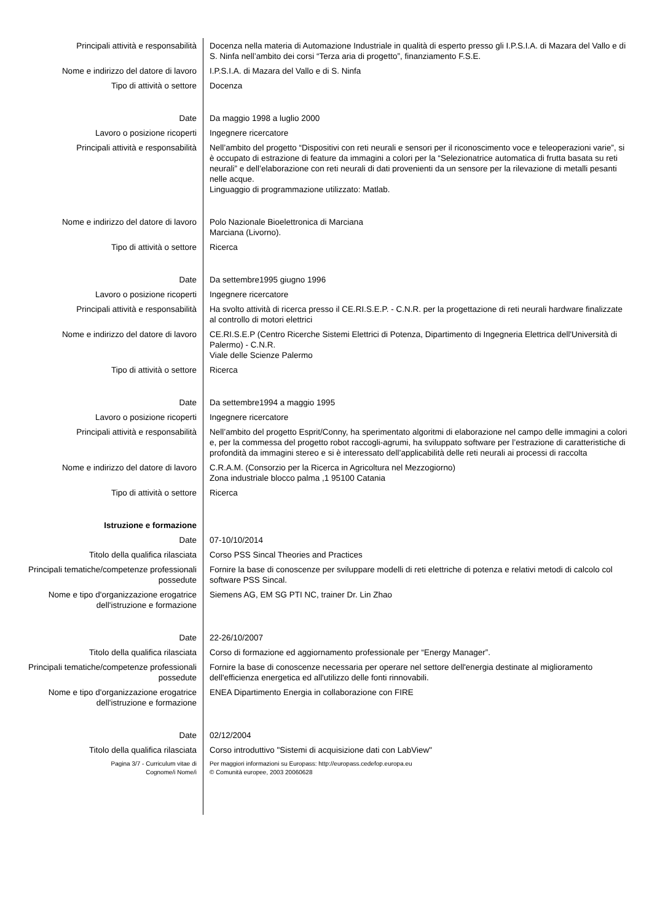Principali attività e responsabilità Docenza nella materia di Automazione Industriale in qualità di esperto presso gli I.P.S.I.A. di Mazara del Vallo e di S. Ninfa nell’ambito dei corsi “Terza aria di progetto”, finanziamento F.S.E.
Nome e indirizzo del datore di lavoro I.P.S.I.A. di Mazara del Vallo e di S. Ninfa
Tipo di attività o settore Docenza
Date Da maggio 1998 a luglio 2000
Lavoro o posizione ricoperti Ingegnere ricercatore
Principali attività e responsabilità Nell’ambito del progetto “Dispositivi con reti neurali e sensori per il riconoscimento voce e teleoperazioni varie”, si è occupato di estrazione di feature da immagini a colori per la “Selezionatrice automatica di frutta basata su reti neurali” e dell’elaborazione con reti neurali di dati provenienti da un sensore per la rilevazione di metalli pesanti nelle acque.
Linguaggio di programmazione utilizzato: Matlab.
Nome e indirizzo del datore di lavoro Polo Nazionale Bioelettronica di Marciana
Marciana (Livorno).
Tipo di attività o settore Ricerca
Date Da settembre1995 giugno 1996
Lavoro o posizione ricoperti Ingegnere ricercatore
Principali attività e responsabilità Ha svolto attività di ricerca presso il CE.RI.S.E.P. - C.N.R. per la progettazione di reti neurali hardware finalizzate al controllo di motori elettrici
Nome e indirizzo del datore di lavoro CE.RI.S.E.P (Centro Ricerche Sistemi Elettrici di Potenza, Dipartimento di Ingegneria Elettrica dell'Università di Palermo) - C.N.R.
Viale delle Scienze Palermo
Tipo di attività o settore Ricerca
Date Da settembre1994 a maggio 1995
Lavoro o posizione ricoperti Ingegnere ricercatore
Principali attività e responsabilità Nell’ambito del progetto Esprit/Conny, ha sperimentato algoritmi di elaborazione nel campo delle immagini a colori e, per la commessa del progetto robot raccogli-agrumi, ha sviluppato software per l’estrazione di caratteristiche di profondità da immagini stereo e si è interessato dell’applicabilità delle reti neurali ai processi di raccolta
Nome e indirizzo del datore di lavoro C.R.A.M. (Consorzio per la Ricerca in Agricoltura nel Mezzogiorno)
Zona industriale blocco palma ,1 95100 Catania
Tipo di attività o settore Ricerca
Istruzione e formazione
Date 07-10/10/2014
Titolo della qualifica rilasciata Corso PSS Sincal Theories and Practices
Principali tematiche/competenze professionali possedute
Fornire la base di conoscenze per sviluppare modelli di reti elettriche di potenza e relativi metodi di calcolo col software PSS Sincal.
Nome e tipo d'organizzazione erogatrice dell'istruzione e formazione
Siemens AG, EM SG PTI NC, trainer Dr. Lin Zhao
Date 22-26/10/2007
Titolo della qualifica rilasciata Corso di formazione ed aggiornamento professionale per “Energy Manager”.
Principali tematiche/competenze professionali possedute
Fornire la base di conoscenze necessaria per operare nel settore dell'energia destinate al miglioramento dell'efficienza energetica ed all'utilizzo delle fonti rinnovabili.
Nome e tipo d'organizzazione erogatrice dell'istruzione e formazione
ENEA Dipartimento Energia in collaborazione con FIRE
Date 02/12/2004
Titolo della qualifica rilasciata Corso introduttivo "Sistemi di acquisizione dati con LabView"
Pagina 3/7 - Curriculum vitae di
Cognome/i Nome/i
Per maggiori informazioni su Europass: http://europass.cedefop.europa.eu
© Comunità europee, 2003 20060628